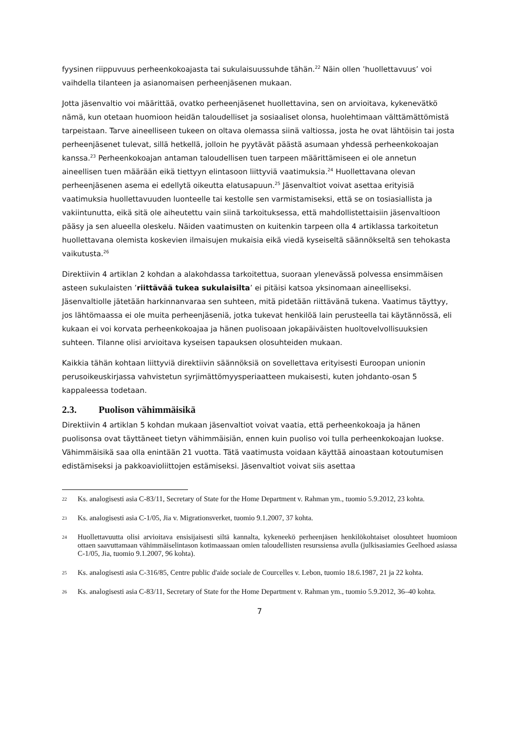fyysinen riippuvuus perheenkokoajasta tai sukulaisuussuhde tähän.<sup>22</sup> Näin ollen ’huollettavuus’ voi vaihdella tilanteen ja asianomaisen perheenjäsenen mukaan.
Jotta jäsenvaltio voi määrittää, ovatko perheenjäsenet huollettavina, sen on arvioitava, kykenevätkö nämä, kun otetaan huomioon heidän taloudelliset ja sosiaaliset olonsa, huolehtimaan välttämättömistä tarpeistaan. Tarve aineelliseen tukeen on oltava olemassa siinä valtiossa, josta he ovat lähtöisin tai josta perheenjäsenet tulevat, sillä hetkellä, jolloin he pyytävät päästä asumaan yhdessä perheenkokoajan kanssa.<sup>23</sup> Perheenkokoajan antaman taloudellisen tuen tarpeen määrittämiseen ei ole annetun aineellisen tuen määrään eikä tiettyyn elintasoon liittyviä vaatimuksia.<sup>24</sup> Huollettavana olevan perheenjäsenen asema ei edellytä oikeutta elatusapuun.<sup>25</sup> Jäsenvaltiot voivat asettaa erityisiä vaatimuksia huollettavuuden luonteelle tai kestolle sen varmistamiseksi, että se on tosiasiallista ja vakiintunutta, eikä sitä ole aiheutettu vain siinä tarkoituksessa, että mahdollistettaisiin jäsenvaltioon pääsy ja sen alueella oleskelu. Näiden vaatimusten on kuitenkin tarpeen olla 4 artiklassa tarkoitetun huollettavana olemista koskevien ilmaisujen mukaisia eikä viedä kyseiseltä säännökseltä sen tehokasta vaikutusta.<sup>26</sup>
Direktiivin 4 artiklan 2 kohdan a alakohdassa tarkoitettua, suoraan ylenevässä polvessa ensimmäisen asteen sukulaisten ’riittävää tukea sukulaisilta’ ei pitäisi katsoa yksinomaan aineelliseksi. Jäsenvaltiolle jätetään harkinnanvaraa sen suhteen, mitä pidetään riittävänä tukena. Vaatimus täyttyy, jos lähtömaassa ei ole muita perheenjäseniä, jotka tukevat henkilöä lain perusteella tai käytännössä, eli kukaan ei voi korvata perheenkokoajaa ja hänen puolisoaan jokapäiväisten huoltovelvollisuuksien suhteen. Tilanne olisi arvioitava kyseisen tapauksen olosuhteiden mukaan.
Kaikkia tähän kohtaan liittyviä direktiivin säännöksiä on sovellettava erityisesti Euroopan unionin perusoikeuskirjassa vahvistetun syrjimättömyysperiaatteen mukaisesti, kuten johdanto-osan 5 kappaleessa todetaan.
2.3. Puolison vähimmäisikä
Direktiivin 4 artiklan 5 kohdan mukaan jäsenvaltiot voivat vaatia, että perheenkokoaja ja hänen puolisonsa ovat täyttäneet tietyn vähimmäisiän, ennen kuin puoliso voi tulla perheenkokoajan luokse. Vähimmäisikä saa olla enintään 21 vuotta. Tätä vaatimusta voidaan käyttää ainoastaan kotoutumisen edistämiseksi ja pakkoavioliittojen estämiseksi. Jäsenvaltiot voivat siis asettaa
22
Ks. analogisesti asia C-83/11, Secretary of State for the Home Department v. Rahman ym., tuomio 5.9.2012, 23 kohta.
23
Ks. analogisesti asia C-1/05, Jia v. Migrationsverket, tuomio 9.1.2007, 37 kohta.
24
Huollettavuutta olisi arvioitava ensisijaisesti siltä kannalta, kykeneekö perheenjäsen henkilökohtaiset olosuhteet huomioon ottaen saavuttamaan vähimmäiselintason kotimaassaan omien taloudellisten resurssiensa avulla (julkisasiamies Geelhoed asiassa C-1/05, Jia, tuomio 9.1.2007, 96 kohta).
25
Ks. analogisesti asia C-316/85, Centre public d'aide sociale de Courcelles v. Lebon, tuomio 18.6.1987, 21 ja 22 kohta.
26
Ks. analogisesti asia C-83/11, Secretary of State for the Home Department v. Rahman ym., tuomio 5.9.2012, 36–40 kohta.
7